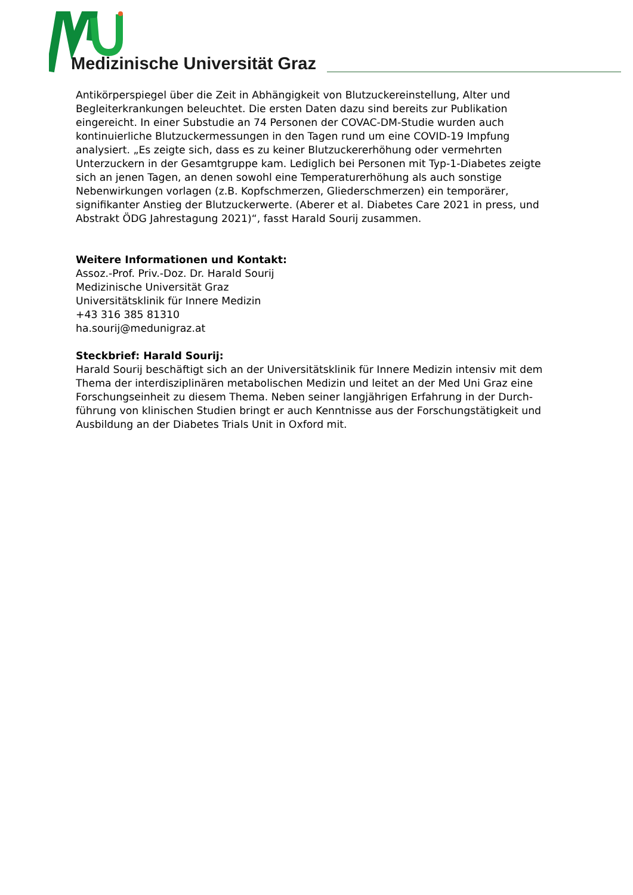Medizinische Universität Graz
Antikörperspiegel über die Zeit in Abhängigkeit von Blutzuckereinstellung, Alter und Begleiterkrankungen beleuchtet. Die ersten Daten dazu sind bereits zur Publikation eingereicht. In einer Substudie an 74 Personen der COVAC-DM-Studie wurden auch kontinuierliche Blutzuckermessungen in den Tagen rund um eine COVID-19 Impfung analysiert. „Es zeigte sich, dass es zu keiner Blutzuckererhöhung oder vermehrten Unterzuckern in der Gesamtgruppe kam. Lediglich bei Personen mit Typ-1-Diabetes zeigte sich an jenen Tagen, an denen sowohl eine Temperaturerhöhung als auch sonstige Nebenwirkungen vorlagen (z.B. Kopfschmerzen, Gliederschmerzen) ein temporärer, signifikanter Anstieg der Blutzuckerwerte. (Aberer et al. Diabetes Care 2021 in press, und Abstrakt ÖDG Jahrestagung 2021)“, fasst Harald Sourij zusammen.
Weitere Informationen und Kontakt:
Assoz.-Prof. Priv.-Doz. Dr. Harald Sourij
Medizinische Universität Graz
Universitätsklinik für Innere Medizin
+43 316 385 81310
ha.sourij@medunigraz.at
Steckbrief: Harald Sourij:
Harald Sourij beschäftigt sich an der Universitätsklinik für Innere Medizin intensiv mit dem Thema der interdisziplinären metabolischen Medizin und leitet an der Med Uni Graz eine Forschungseinheit zu diesem Thema. Neben seiner langjährigen Erfahrung in der Durch-führung von klinischen Studien bringt er auch Kenntnisse aus der Forschungstätigkeit und Ausbildung an der Diabetes Trials Unit in Oxford mit.